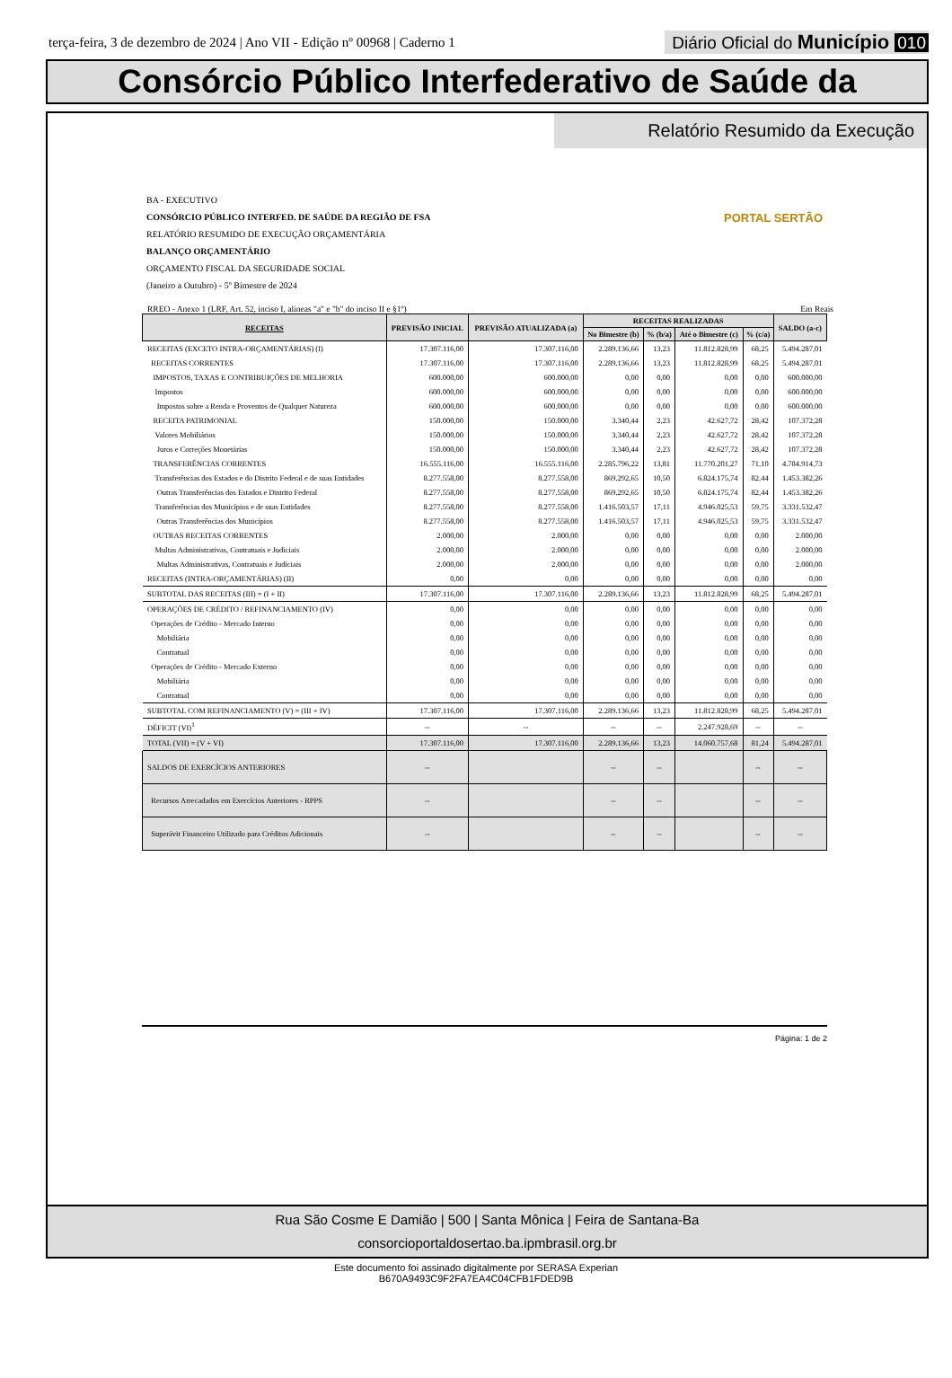terça-feira, 3 de dezembro de 2024 | Ano VII - Edição nº 00968 | Caderno 1
Diário Oficial do Município 010
Consórcio Público Interfederativo de Saúde da
Relatório Resumido da Execução
BA - EXECUTIVO
CONSÓRCIO PÚBLICO INTERFED. DE SAÚDE DA REGIÃO DE FSA
RELATÓRIO RESUMIDO DE EXECUÇÃO ORÇAMENTÁRIA
BALANÇO ORÇAMENTÁRIO
ORÇAMENTO FISCAL DA SEGURIDADE SOCIAL
(Janeiro a Outubro) - 5º Bimestre de 2024
PORTAL SERTÃO
RREO - Anexo 1 (LRF, Art. 52, inciso I, alíneas "a" e "b" do inciso II e §1º) Em Reais
| RECEITAS | PREVISÃO INICIAL | PREVISÃO ATUALIZADA (a) | RECEITAS REALIZADAS | | | | SALDO (a-c) |
| --- | --- | --- | --- | --- | --- | --- | --- |
| | | | No Bimestre (b) | % (b/a) | Até o Bimestre (c) | % (c/a) | |
| RECEITAS (EXCETO INTRA-ORÇAMENTÁRIAS) (I) | 17.307.116,00 | 17.307.116,00 | 2.289.136,66 | 13,23 | 11.812.828,99 | 68,25 | 5.494.287,01 |
| RECEITAS CORRENTES | 17.307.116,00 | 17.307.116,00 | 2.289.136,66 | 13,23 | 11.812.828,99 | 68,25 | 5.494.287,01 |
| IMPOSTOS, TAXAS E CONTRIBUIÇÕES DE MELHORIA | 600.000,00 | 600.000,00 | 0,00 | 0,00 | 0,00 | 0,00 | 600.000,00 |
| Impostos | 600.000,00 | 600.000,00 | 0,00 | 0,00 | 0,00 | 0,00 | 600.000,00 |
| Impostos sobre a Renda e Proventos de Qualquer Natureza | 600.000,00 | 600.000,00 | 0,00 | 0,00 | 0,00 | 0,00 | 600.000,00 |
| RECEITA PATRIMONIAL | 150.000,00 | 150.000,00 | 3.340,44 | 2,23 | 42.627,72 | 28,42 | 107.372,28 |
| Valores Mobiliários | 150.000,00 | 150.000,00 | 3.340,44 | 2,23 | 42.627,72 | 28,42 | 107.372,28 |
| Juros e Correções Monetárias | 150.000,00 | 150.000,00 | 3.340,44 | 2,23 | 42.627,72 | 28,42 | 107.372,28 |
| TRANSFERÊNCIAS CORRENTES | 16.555.116,00 | 16.555.116,00 | 2.285.796,22 | 13,81 | 11.770.201,27 | 71,10 | 4.784.914,73 |
| Transferências dos Estados e do Distrito Federal e de suas Entidades | 8.277.558,00 | 8.277.558,00 | 869.292,65 | 10,50 | 6.824.175,74 | 82,44 | 1.453.382,26 |
| Outras Transferências dos Estados e Distrito Federal | 8.277.558,00 | 8.277.558,00 | 869.292,65 | 10,50 | 6.824.175,74 | 82,44 | 1.453.382,26 |
| Transferências dos Municípios e de suas Entidades | 8.277.558,00 | 8.277.558,00 | 1.416.503,57 | 17,11 | 4.946.025,53 | 59,75 | 3.331.532,47 |
| Outras Transferências dos Municípios | 8.277.558,00 | 8.277.558,00 | 1.416.503,57 | 17,11 | 4.946.025,53 | 59,75 | 3.331.532,47 |
| OUTRAS RECEITAS CORRENTES | 2.000,00 | 2.000,00 | 0,00 | 0,00 | 0,00 | 0,00 | 2.000,00 |
| Multas Administrativas, Contratuais e Judiciais | 2.000,00 | 2.000,00 | 0,00 | 0,00 | 0,00 | 0,00 | 2.000,00 |
| Multas Administrativas, Contratuais e Judiciais | 2.000,00 | 2.000,00 | 0,00 | 0,00 | 0,00 | 0,00 | 2.000,00 |
| RECEITAS (INTRA-ORÇAMENTÁRIAS) (II) | 0,00 | 0,00 | 0,00 | 0,00 | 0,00 | 0,00 | 0,00 |
| SUBTOTAL DAS RECEITAS (III) = (I + II) | 17.307.116,00 | 17.307.116,00 | 2.289.136,66 | 13,23 | 11.812.828,99 | 68,25 | 5.494.287,01 |
| OPERAÇÕES DE CRÉDITO / REFINANCIAMENTO (IV) | 0,00 | 0,00 | 0,00 | 0,00 | 0,00 | 0,00 | 0,00 |
| Operações de Crédito - Mercado Interno | 0,00 | 0,00 | 0,00 | 0,00 | 0,00 | 0,00 | 0,00 |
| Mobiliária | 0,00 | 0,00 | 0,00 | 0,00 | 0,00 | 0,00 | 0,00 |
| Contratual | 0,00 | 0,00 | 0,00 | 0,00 | 0,00 | 0,00 | 0,00 |
| Operações de Crédito - Mercado Externo | 0,00 | 0,00 | 0,00 | 0,00 | 0,00 | 0,00 | 0,00 |
| Mobiliária | 0,00 | 0,00 | 0,00 | 0,00 | 0,00 | 0,00 | 0,00 |
| Contratual | 0,00 | 0,00 | 0,00 | 0,00 | 0,00 | 0,00 | 0,00 |
| SUBTOTAL COM REFINANCIAMENTO (V) = (III + IV) | 17.307.116,00 | 17.307.116,00 | 2.289.136,66 | 13,23 | 11.812.828,99 | 68,25 | 5.494.287,01 |
| DÉFICIT (VI)<sup>1</sup> | -- | -- | -- | -- | 2.247.928,69 | -- | -- |
| TOTAL (VII) = (V + VI) | 17.307.116,00 | 17.307.116,00 | 2.289.136,66 | 13,23 | 14.060.757,68 | 81,24 | 5.494.287,01 |
| SALDOS DE EXERCÍCIOS ANTERIORES | -- | | -- | -- | | -- | -- |
| Recursos Arrecadados em Exercícios Anteriores - RPPS | -- | | -- | -- | | -- | -- |
| Superávit Financeiro Utilizado para Créditos Adicionais | -- | | -- | -- | | -- | -- |
Página: 1 de 2
Rua São Cosme E Damião | 500 | Santa Mônica | Feira de Santana-Ba
consorcioportaldosertao.ba.ipmbrasil.org.br
Este documento foi assinado digitalmente por SERASA Experian
B670A9493C9F2FA7EA4C04CFB1FDED9B